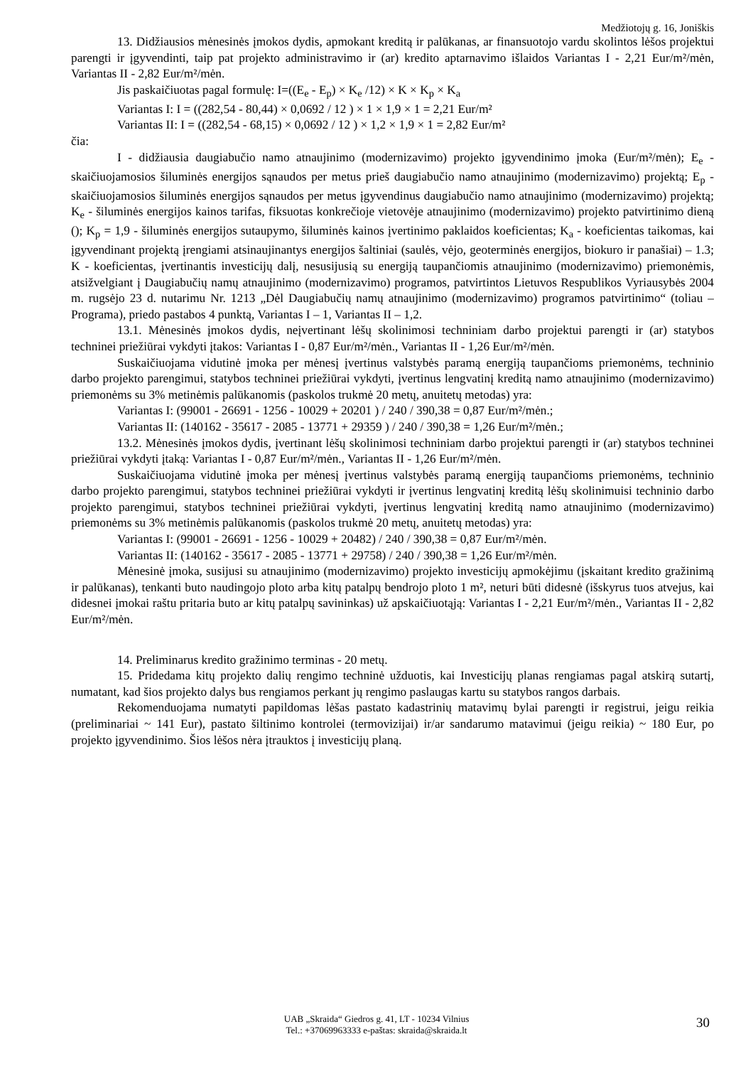Medžiotojų g. 16, Joniškis
13. Didžiausios mėnesinės įmokos dydis, apmokant kreditą ir palūkanas, ar finansuotojo vardu skolintos lėšos projektui parengti ir įgyvendinti, taip pat projekto administravimo ir (ar) kredito aptarnavimo išlaidos Variantas I - 2,21 Eur/m²/mėn, Variantas II - 2,82 Eur/m²/mėn.
Jis paskaičiuotas pagal formulę: I=((E<sub>e</sub> - E<sub>p</sub>) × K<sub>e</sub> /12) × K × K<sub>p</sub> × K<sub>a</sub>
Variantas I: I = ((282,54 - 80,44) × 0,0692 / 12 ) × 1 × 1,9 × 1 = 2,21 Eur/m²
Variantas II: I = ((282,54 - 68,15) × 0,0692 / 12 ) × 1,2 × 1,9 × 1 = 2,82 Eur/m²
čia:
I - didžiausia daugiabučio namo atnaujinimo (modernizavimo) projekto įgyvendinimo įmoka (Eur/m²/mėn); E<sub>e</sub> - skaičiuojamosios šiluminės energijos sąnaudos per metus prieš daugiabučio namo atnaujinimo (modernizavimo) projektą; E<sub>p</sub> - skaičiuojamosios šiluminės energijos sąnaudos per metus įgyvendinus daugiabučio namo atnaujinimo (modernizavimo) projektą; K<sub>e</sub> - šiluminės energijos kainos tarifas, fiksuotas konkrečioje vietovėje atnaujinimo (modernizavimo) projekto patvirtinimo dieną (); K<sub>p</sub> = 1,9 - šiluminės energijos sutaupymo, šiluminės kainos įvertinimo paklaidos koeficientas; K<sub>a</sub> - koeficientas taikomas, kai įgyvendinant projektą įrengiami atsinaujinantys energijos šaltiniai (saulės, vėjo, geoterminės energijos, biokuro ir panašiai) – 1.3; K - koeficientas, įvertinantis investicijų dalį, nesusijusią su energiją taupančiomis atnaujinimo (modernizavimo) priemonėmis, atsižvelgiant į Daugiabučių namų atnaujinimo (modernizavimo) programos, patvirtintos Lietuvos Respublikos Vyriausybės 2004 m. rugsėjo 23 d. nutarimu Nr. 1213 „Dėl Daugiabučių namų atnaujinimo (modernizavimo) programos patvirtinimo“ (toliau – Programa), priedo pastabos 4 punktą, Variantas I – 1, Variantas II – 1,2.
13.1. Mėnesinės įmokos dydis, neįvertinant lėšų skolinimosi techniniam darbo projektui parengti ir (ar) statybos techninei priežiūrai vykdyti įtakos: Variantas I - 0,87 Eur/m²/mėn., Variantas II - 1,26 Eur/m²/mėn.
Suskaičiuojama vidutinė įmoka per mėnesį įvertinus valstybės paramą energiją taupančioms priemonėms, techninio darbo projekto parengimui, statybos techninei priežiūrai vykdyti, įvertinus lengvatinį kreditą namo atnaujinimo (modernizavimo) priemonėms su 3% metinėmis palūkanomis (paskolos trukmė 20 metų, anuitetų metodas) yra:
Variantas I: (99001 - 26691 - 1256 - 10029 + 20201 ) / 240 / 390,38 = 0,87 Eur/m²/mėn.;
Variantas II: (140162 - 35617 - 2085 - 13771 + 29359 ) / 240 / 390,38 = 1,26 Eur/m²/mėn.;
13.2. Mėnesinės įmokos dydis, įvertinant lėšų skolinimosi techniniam darbo projektui parengti ir (ar) statybos techninei priežiūrai vykdyti įtaką: Variantas I - 0,87 Eur/m²/mėn., Variantas II - 1,26 Eur/m²/mėn.
Suskaičiuojama vidutinė įmoka per mėnesį įvertinus valstybės paramą energiją taupančioms priemonėms, techninio darbo projekto parengimui, statybos techninei priežiūrai vykdyti ir įvertinus lengvatinį kreditą lėšų skolinimuisi techninio darbo projekto parengimui, statybos techninei priežiūrai vykdyti, įvertinus lengvatinį kreditą namo atnaujinimo (modernizavimo) priemonėms su 3% metinėmis palūkanomis (paskolos trukmė 20 metų, anuitetų metodas) yra:
Variantas I: (99001 - 26691 - 1256 - 10029 + 20482) / 240 / 390,38 = 0,87 Eur/m²/mėn.
Variantas II: (140162 - 35617 - 2085 - 13771 + 29758) / 240 / 390,38 = 1,26 Eur/m²/mėn.
Mėnesinė įmoka, susijusi su atnaujinimo (modernizavimo) projekto investicijų apmokėjimu (įskaitant kredito gražinimą ir palūkanas), tenkanti buto naudingojo ploto arba kitų patalpų bendrojo ploto 1 m², neturi būti didesnė (išskyrus tuos atvejus, kai didesnei įmokai raštu pritaria buto ar kitų patalpų savininkas) už apskaičiuotąją: Variantas I - 2,21 Eur/m²/mėn., Variantas II - 2,82 Eur/m²/mėn.
14. Preliminarus kredito gražinimo terminas - 20 metų.
15. Pridedama kitų projekto dalių rengimo techninė užduotis, kai Investicijų planas rengiamas pagal atskirą sutartį, numatant, kad šios projekto dalys bus rengiamos perkant jų rengimo paslaugas kartu su statybos rangos darbais.
Rekomenduojama numatyti papildomas lėšas pastato kadastrinių matavimų bylai parengti ir registrui, jeigu reikia (preliminariai ~ 141 Eur), pastato šiltinimo kontrolei (termovizijai) ir/ar sandarumo matavimui (jeigu reikia) ~ 180 Eur, po projekto įgyvendinimo. Šios lėšos nėra įtrauktos į investicijų planą.
UAB „Skraida“ Giedros g. 41, LT - 10234 Vilnius
Tel.: +37069963333 e-paštas: skraida@skraida.lt
30